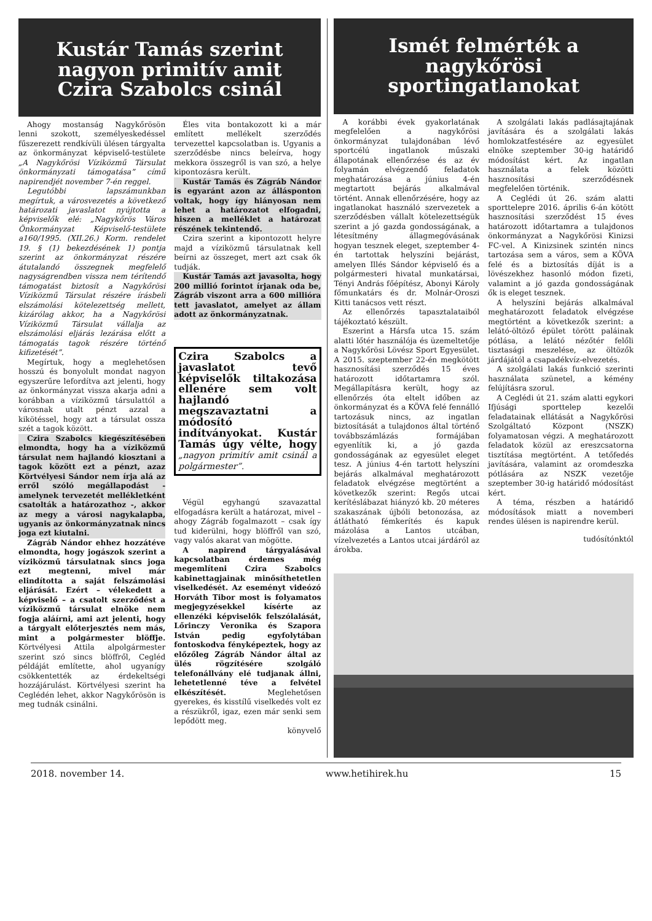Kustár Tamás szerint nagyon primitív amit Czira Szabolcs csinál
Ahogy mostanság Nagykőrösön lenni szokott, személyeskedéssel fűszerezett rendkívüli ülésen tárgyalta az önkormányzat képviselő-testülete „A Nagykőrösi Víziközmű Társulat önkormányzati támogatása” című napirendjét november 7-én reggel.
Legutóbbi lapszámunkban megírtuk, a városvezetés a következő határozati javaslatot nyújtotta a képviselők elé: „Nagykőrös Város Önkormányzat Képviselő-testülete a160/1995. (XII.26.) Korm. rendelet 19. § (1) bekezdésének 1) pontja szerint az önkormányzat részére átutalandó összegnek megfelelő nagyságrendben vissza nem térítendő támogatást biztosít a Nagykőrösi Víziközmű Társulat részére írásbeli elszámolási kötelezettség mellett, kizárólag akkor, ha a Nagykőrösi Víziközmű Társulat vállalja az elszámolási eljárás lezárása előtt a támogatás tagok részére történő kifizetését”.
Megírtuk, hogy a meglehetősen hosszú és bonyolult mondat nagyon egyszerűre lefordítva azt jelenti, hogy az önkormányzat vissza akarja adni a korábban a víziközmű társulattól a városnak utalt pénzt azzal a kikötéssel, hogy azt a társulat ossza szét a tagok között.
Czira Szabolcs kiegészítésében elmondta, hogy ha a víziközmű társulat nem hajlandó kiosztani a tagok között ezt a pénzt, azaz Körtvélyesi Sándor nem írja alá az erről szóló megállapodást - amelynek tervezetét mellékletként csatolták a határozathoz -, akkor az megy a városi nagykalapba, ugyanis az önkormányzatnak nincs joga ezt kiutalni.
Zágráb Nándor ehhez hozzátéve elmondta, hogy jogászok szerint a víziközmű társulatnak sincs joga ezt megtenni, mivel már elindította a saját felszámolási eljárását. Ezért – vélekedett a képviselő – a csatolt szerződést a víziközmű társulat elnöke nem fogja aláírni, ami azt jelenti, hogy a tárgyalt előterjesztés nem más, mint a polgármester blöffje. Körtvélyesi Attila alpolgármester szerint szó sincs blöffről, Cegléd példáját említette, ahol ugyanígy csökkentették az érdekeltségi hozzájárulást. Körtvélyesi szerint ha Ceglédén lehet, akkor Nagykőrösön is meg tudnák csinálni.
Éles vita bontakozott ki a már említett mellékelt szerződés tervezettel kapcsolatban is. Ugyanis a szerződésbe nincs beleírva, hogy mekkora összegről is van szó, a helye kipontozásra került.
Kustár Tamás és Zágráb Nándor is egyaránt azon az állásponton voltak, hogy így hiányosan nem lehet a határozatot elfogadni, hiszen a melléklet a határozat részének tekintendő.
Czira szerint a kipontozott helyre majd a víziközmű társulatnak kell beírni az összeget, mert azt csak ők tudják.
Kustár Tamás azt javasolta, hogy 200 millió forintot írjanak oda be, Zágráb viszont arra a 600 millióra tett javaslatot, amelyet az állam adott az önkormányzatnak.
Czira Szabolcs a javaslatot tevő képviselők tiltakozása ellenére sem volt hajlandó megszavaztatni a módosító indítványokat. Kustár Tamás úgy vélte, hogy „nagyon primitív amit csinál a polgármester”.
Végül egyhangú szavazattal elfogadásra került a határozat, mivel – ahogy Zágráb fogalmazott – csak így tud kiderülni, hogy blöffről van szó, vagy valós akarat van mögötte.
A napirend tárgyalásával kapcsolatban érdemes még megemlíteni Czira Szabolcs kabinettagjainak minősíthetetlen viselkedését. Az eseményt videózó Horváth Tibor most is folyamatos megjegyzésekkel kísérte az ellenzéki képviselők felszólalását, Lőrinczy Veronika és Szapora István pedig egyfolytában fontoskodva fényképeztek, hogy az előzőleg Zágráb Nándor által az ülés rögzítésére szolgáló telefonállvány elé tudjanak állni, lehetetlenné téve a felvétel elkészítését. Meglehetősen gyerekes, és kisstílű viselkedés volt ez a részükről, igaz, ezen már senki sem lepődött meg.
könyvelő
Ismét felmérték a nagykőrösi sportingatlanokat
A korábbi évek gyakorlatának megfelelően a nagykőrösi önkormányzat tulajdonában lévő sportcélú ingatlanok műszaki állapotának ellenőrzése és az év folyamán elvégzendő feladatok meghatározása a június 4-én megtartott bejárás alkalmával történt. Annak ellenőrzésére, hogy az ingatlanokat használó szervezetek a szerződésben vállalt kötelezettségük szerint a jó gazda gondosságának, a létesítmény állagmegóvásának hogyan tesznek eleget, szeptember 4-én tartottak helyszíni bejárást, amelyen Illés Sándor képviselő és a polgármesteri hivatal munkatársai, Tényi András főépítész, Abonyi Károly főmunkatárs és dr. Molnár-Oroszi Kitti tanácsos vett részt.
Az ellenőrzés tapasztalataiból tájékoztató készült.
Eszerint a Hársfa utca 15. szám alatti lőtér használója és üzemeltetője a Nagykőrösi Lövész Sport Egyesület. A 2015. szeptember 22-én megkötött hasznosítási szerződés 15 éves határozott időtartamra szól. Megállapításra került, hogy az ellenőrzés óta eltelt időben az önkormányzat és a KÖVA felé fennálló tartozásuk nincs, az ingatlan biztosítását a tulajdonos által történő továbbszámlázás formájában egyenlítik ki, a jó gazda gondosságának az egyesület eleget tesz. A június 4-én tartott helyszíni bejárás alkalmával meghatározott feladatok elvégzése megtörtént a következők szerint: Regős utcai kerítéslábazat hiányzó kb. 20 méteres szakaszának újbóli betonozása, az átlátható fémkerítés és kapuk mázolása a Lantos utcában, vízelvezetés a Lantos utcai járdáról az árokba.
A szolgálati lakás padlásajtajának javítására és a szolgálati lakás homlokzatfestésére az egyesület elnöke szeptember 30-ig határidő módosítást kért. Az ingatlan használata a felek közötti hasznosítási szerződésnek megfelelően történik.
A Ceglédi út 26. szám alatti sporttelepre 2016. április 6-án kötött hasznosítási szerződést 15 éves határozott időtartamra a tulajdonos önkormányzat a Nagykőrösi Kinizsi FC-vel. A Kinizsinek szintén nincs tartozása sem a város, sem a KÖVA felé és a biztosítás díját is a lövészekhez hasonló módon fizeti, valamint a jó gazda gondosságának ők is eleget tesznek.
A helyszíni bejárás alkalmával meghatározott feladatok elvégzése megtörtént a következők szerint: a lelátó-öltöző épület törött paláinak pótlása, a lelátó nézőtér felőli tisztasági meszelése, az öltözők járdájától a csapadékvíz-elvezetés.
A szolgálati lakás funkció szerinti használata szünetel, a kémény felújításra szorul.
A Ceglédi út 21. szám alatti egykori Ifjúsági sporttelep kezelői feladatainak ellátását a Nagykőrösi Szolgáltató Központ (NSZK) folyamatosan végzi. A meghatározott feladatok közül az ereszcsatorna tisztítása megtörtént. A tetőfedés javítására, valamint az oromdeszka pótlására az NSZK vezetője szeptember 30-ig határidő módosítást kért.
A téma, részben a határidő módosítások miatt a novemberi rendes ülésen is napirendre kerül.
tudósítónktól
2018. november 14. www.hetihirek.hu 15